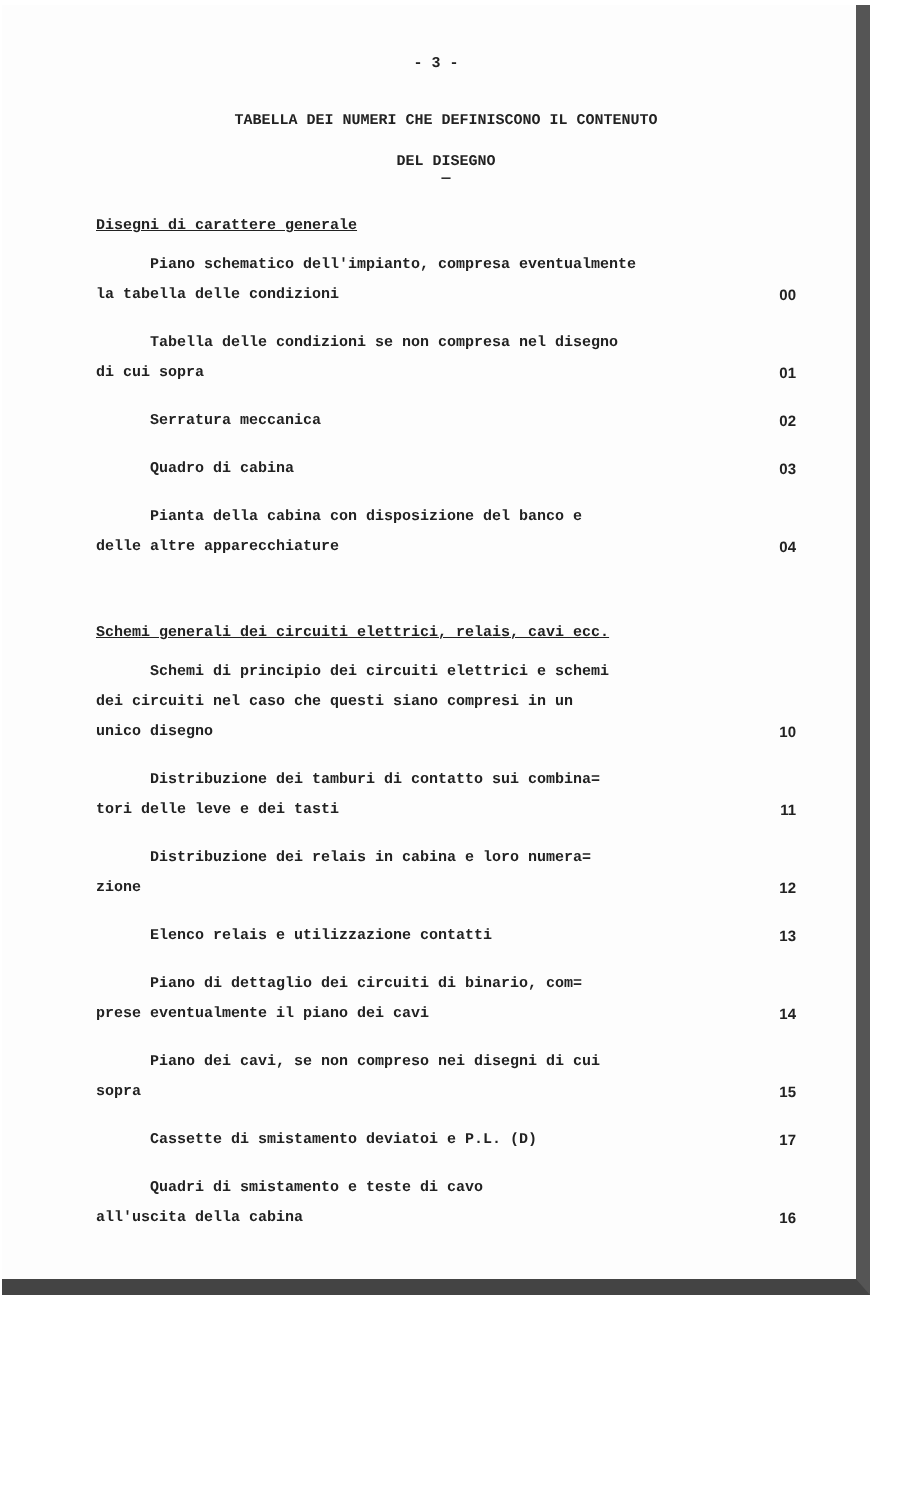- 3 -
TABELLA DEI NUMERI CHE DEFINISCONO IL CONTENUTO
DEL DISEGNO
—
Disegni di carattere generale
| Piano schematico dell'impianto, compresa eventualmente la tabella delle condizioni | 00 |
| Tabella delle condizioni se non compresa nel disegno di cui sopra | 01 |
| Serratura meccanica | 02 |
| Quadro di cabina | 03 |
| Pianta della cabina con disposizione del banco e delle altre apparecchiature | 04 |
Schemi generali dei circuiti elettrici, relais, cavi ecc.
| Schemi di principio dei circuiti elettrici e schemi dei circuiti nel caso che questi siano compresi in un unico disegno | 10 |
| Distribuzione dei tamburi di contatto sui combina= tori delle leve e dei tasti | 11 |
| Distribuzione dei relais in cabina e loro numera= zione | 12 |
| Elenco relais e utilizzazione contatti | 13 |
| Piano di dettaglio dei circuiti di binario, com= prese eventualmente il piano dei cavi | 14 |
| Piano dei cavi, se non compreso nei disegni di cui sopra | 15 |
| Cassette di smistamento deviatoi e P.L. (D) | 17 |
| Quadri di smistamento e teste di cavo all'uscita della cabina | 16 |